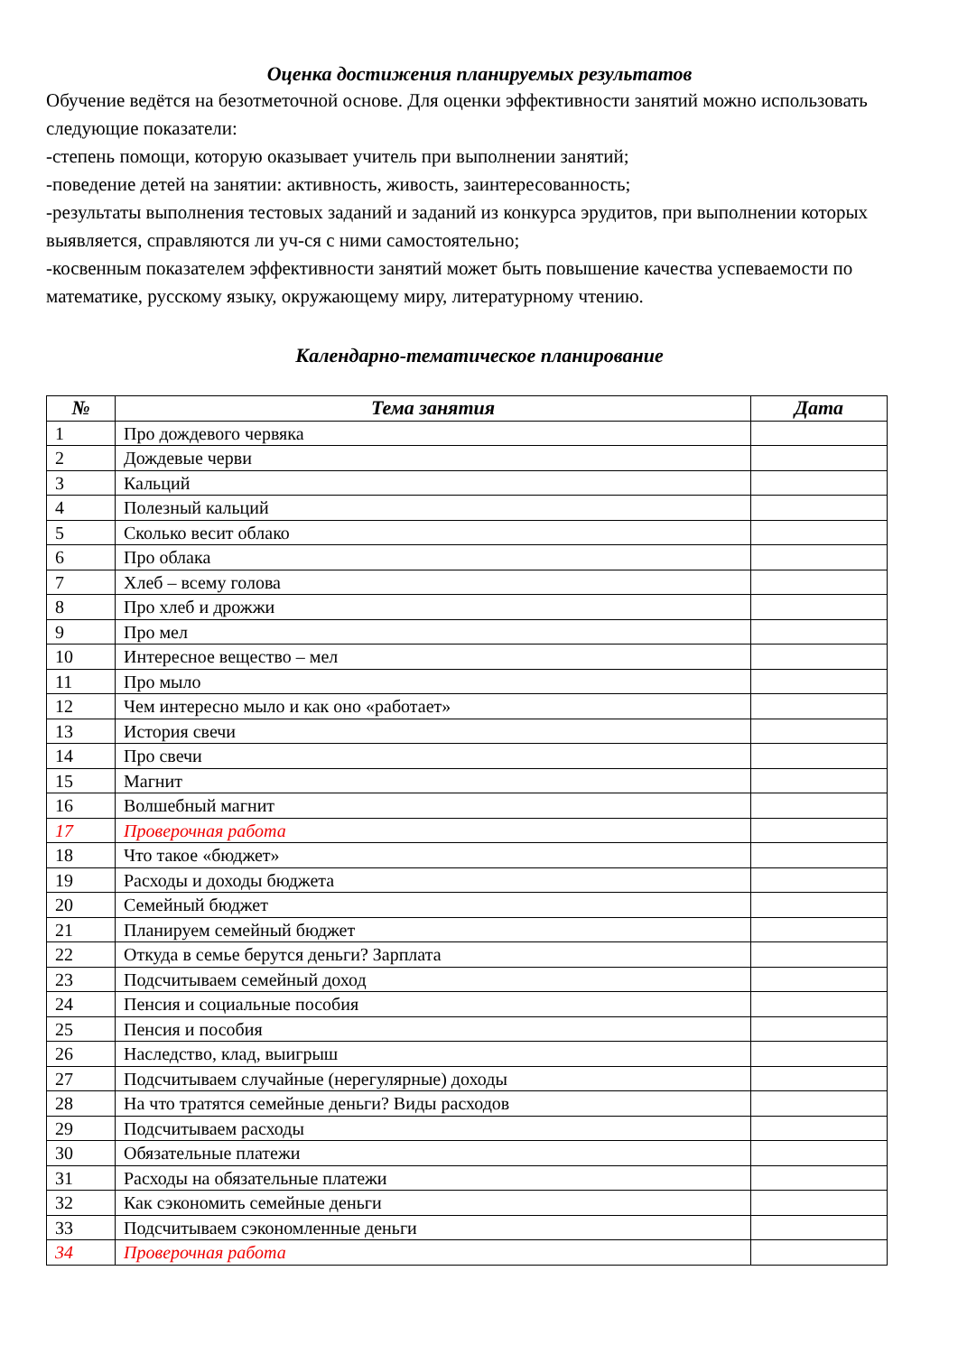Оценка достижения планируемых результатов
Обучение ведётся на безотметочной основе. Для оценки эффективности занятий можно использовать следующие показатели:
-степень помощи, которую оказывает учитель при выполнении занятий;
-поведение детей на занятии: активность, живость, заинтересованность;
-результаты выполнения тестовых заданий и заданий из конкурса эрудитов, при выполнении которых выявляется, справляются ли уч-ся с ними самостоятельно;
-косвенным показателем эффективности занятий может быть повышение качества успеваемости по математике, русскому языку, окружающему миру, литературному чтению.
Календарно-тематическое планирование
| № | Тема занятия | Дата |
| --- | --- | --- |
| 1 | Про дождевого червяка | |
| 2 | Дождевые черви | |
| 3 | Кальций | |
| 4 | Полезный кальций | |
| 5 | Сколько весит облако | |
| 6 | Про облака | |
| 7 | Хлеб – всему голова | |
| 8 | Про хлеб и дрожжи | |
| 9 | Про мел | |
| 10 | Интересное вещество – мел | |
| 11 | Про мыло | |
| 12 | Чем интересно мыло и как оно «работает» | |
| 13 | История свечи | |
| 14 | Про свечи | |
| 15 | Магнит | |
| 16 | Волшебный магнит | |
| 17 | Проверочная работа | |
| 18 | Что такое «бюджет» | |
| 19 | Расходы и доходы бюджета | |
| 20 | Семейный бюджет | |
| 21 | Планируем семейный бюджет | |
| 22 | Откуда в семье берутся деньги? Зарплата | |
| 23 | Подсчитываем семейный доход | |
| 24 | Пенсия и социальные пособия | |
| 25 | Пенсия и пособия | |
| 26 | Наследство, клад, выигрыш | |
| 27 | Подсчитываем случайные (нерегулярные) доходы | |
| 28 | На что тратятся семейные деньги? Виды расходов | |
| 29 | Подсчитываем расходы | |
| 30 | Обязательные платежи | |
| 31 | Расходы на обязательные платежи | |
| 32 | Как сэкономить семейные деньги | |
| 33 | Подсчитываем сэкономленные деньги | |
| 34 | Проверочная работа | |